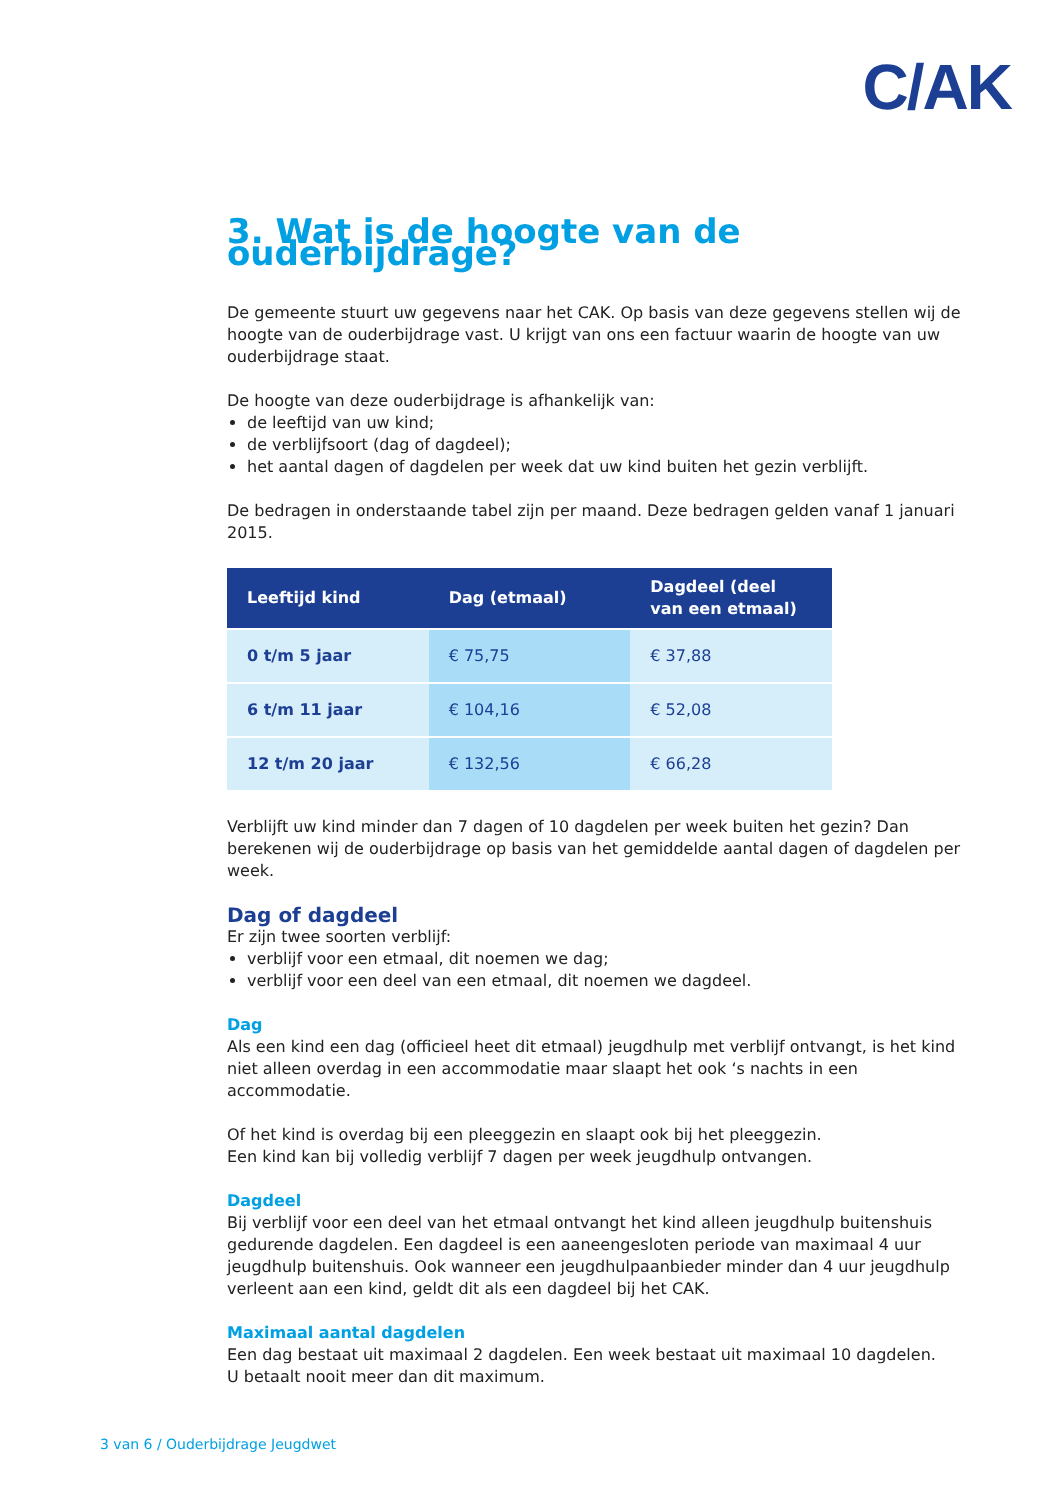C/AK
3. Wat is de hoogte van de ouderbijdrage?
De gemeente stuurt uw gegevens naar het CAK. Op basis van deze gegevens stellen wij de hoogte van de ouderbijdrage vast. U krijgt van ons een factuur waarin de hoogte van uw ouderbijdrage staat.
De hoogte van deze ouderbijdrage is afhankelijk van:
de leeftijd van uw kind;
de verblijfsoort (dag of dagdeel);
het aantal dagen of dagdelen per week dat uw kind buiten het gezin verblijft.
De bedragen in onderstaande tabel zijn per maand. Deze bedragen gelden vanaf 1 januari 2015.
| Leeftijd kind | Dag (etmaal) | Dagdeel (deel van een etmaal) |
| --- | --- | --- |
| 0 t/m 5 jaar | € 75,75 | € 37,88 |
| 6 t/m 11 jaar | € 104,16 | € 52,08 |
| 12 t/m 20 jaar | € 132,56 | € 66,28 |
Verblijft uw kind minder dan 7 dagen of 10 dagdelen per week buiten het gezin? Dan berekenen wij de ouderbijdrage op basis van het gemiddelde aantal dagen of dagdelen per week.
Dag of dagdeel
Er zijn twee soorten verblijf:
verblijf voor een etmaal, dit noemen we dag;
verblijf voor een deel van een etmaal, dit noemen we dagdeel.
Dag
Als een kind een dag (officieel heet dit etmaal) jeugdhulp met verblijf ontvangt, is het kind niet alleen overdag in een accommodatie maar slaapt het ook ‘s nachts in een accommodatie.
Of het kind is overdag bij een pleeggezin en slaapt ook bij het pleeggezin.
Een kind kan bij volledig verblijf 7 dagen per week jeugdhulp ontvangen.
Dagdeel
Bij verblijf voor een deel van het etmaal ontvangt het kind alleen jeugdhulp buitenshuis gedurende dagdelen. Een dagdeel is een aaneengesloten periode van maximaal 4 uur jeugdhulp buitenshuis. Ook wanneer een jeugdhulpaanbieder minder dan 4 uur jeugdhulp verleent aan een kind, geldt dit als een dagdeel bij het CAK.
Maximaal aantal dagdelen
Een dag bestaat uit maximaal 2 dagdelen. Een week bestaat uit maximaal 10 dagdelen.
U betaalt nooit meer dan dit maximum.
3 van 6 / Ouderbijdrage Jeugdwet